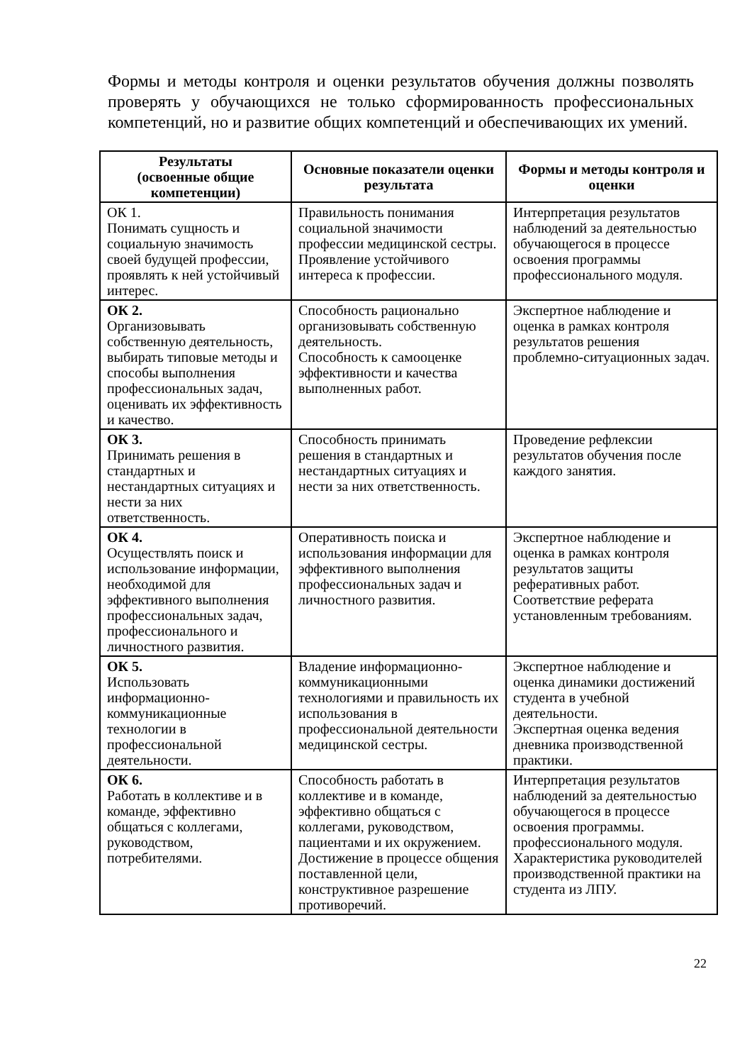Формы и методы контроля и оценки результатов обучения должны позволять проверять у обучающихся не только сформированность профессиональных компетенций, но и развитие общих компетенций и обеспечивающих их умений.
| Результаты (освоенные общие компетенции) | Основные показатели оценки результата | Формы и методы контроля и оценки |
| --- | --- | --- |
| ОК 1. Понимать сущность и социальную значимость своей будущей профессии, проявлять к ней устойчивый интерес. | Правильность понимания социальной значимости профессии медицинской сестры. Проявление устойчивого интереса к профессии. | Интерпретация результатов наблюдений за деятельностью обучающегося в процессе освоения программы профессионального модуля. |
| ОК 2. Организовывать собственную деятельность, выбирать типовые методы и способы выполнения профессиональных задач, оценивать их эффективность и качество. | Способность рационально организовывать собственную деятельность. Способность к самооценке эффективности и качества выполненных работ. | Экспертное наблюдение и оценка в рамках контроля результатов решения проблемно-ситуационных задач. |
| ОК 3. Принимать решения в стандартных и нестандартных ситуациях и нести за них ответственность. | Способность принимать решения в стандартных и нестандартных ситуациях и нести за них ответственность. | Проведение рефлексии результатов обучения после каждого занятия. |
| ОК 4. Осуществлять поиск и использование информации, необходимой для эффективного выполнения профессиональных задач, профессионального и личностного развития. | Оперативность поиска и использования информации для эффективного выполнения профессиональных задач и личностного развития. | Экспертное наблюдение и оценка в рамках контроля результатов защиты реферативных работ. Соответствие реферата установленным требованиям. |
| ОК 5. Использовать информационно-коммуникационные технологии в профессиональной деятельности. | Владение информационно-коммуникационными технологиями и правильность их использования в профессиональной деятельности медицинской сестры. | Экспертное наблюдение и оценка динамики достижений студента в учебной деятельности. Экспертная оценка ведения дневника производственной практики. |
| ОК 6. Работать в коллективе и в команде, эффективно общаться с коллегами, руководством, потребителями. | Способность работать в коллективе и в команде, эффективно общаться с коллегами, руководством, пациентами и их окружением. Достижение в процессе общения поставленной цели, конструктивное разрешение противоречий. | Интерпретация результатов наблюдений за деятельностью обучающегося в процессе освоения программы. профессионального модуля. Характеристика руководителей производственной практики на студента из ЛПУ. |
22